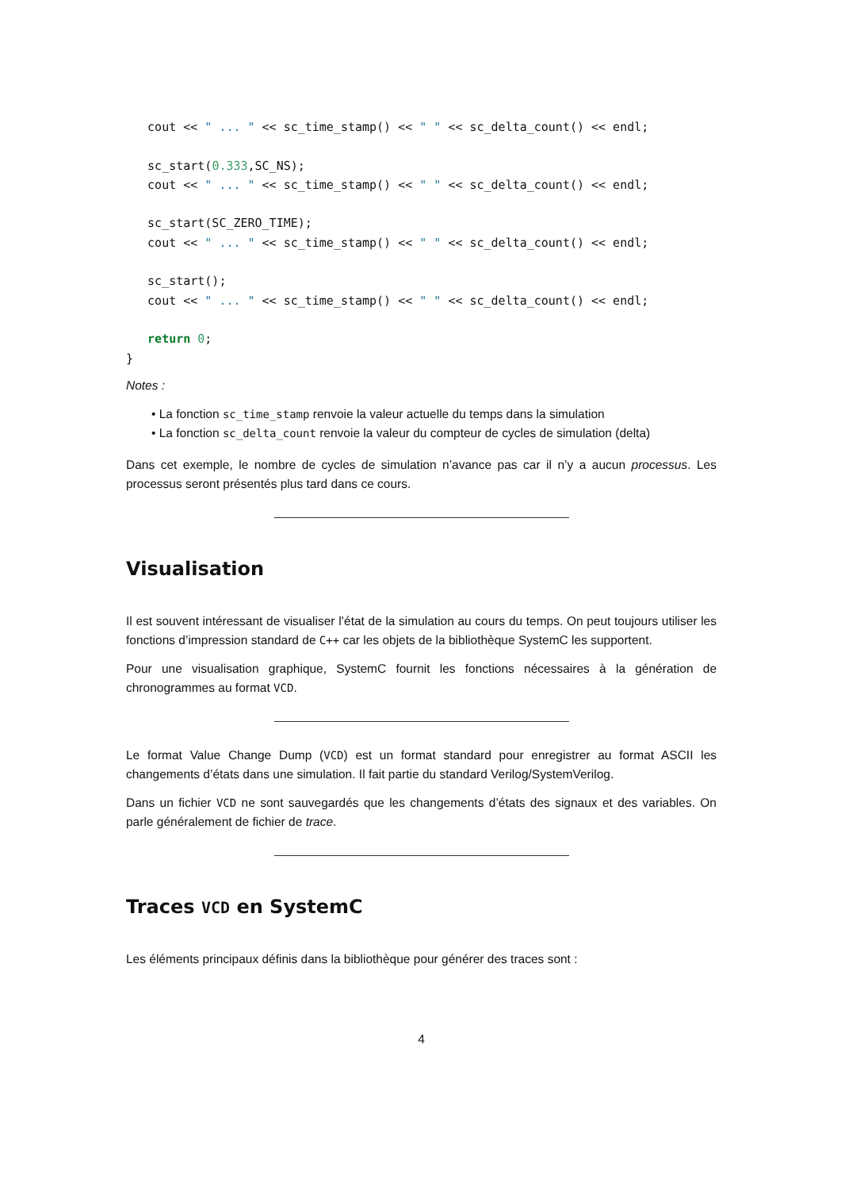cout << " ... " << sc_time_stamp() << " " << sc_delta_count() << endl;

   sc_start(0.333,SC_NS);
   cout << " ... " << sc_time_stamp() << " " << sc_delta_count() << endl;

   sc_start(SC_ZERO_TIME);
   cout << " ... " << sc_time_stamp() << " " << sc_delta_count() << endl;

   sc_start();
   cout << " ... " << sc_time_stamp() << " " << sc_delta_count() << endl;

   return 0;
}
Notes :
• La fonction sc_time_stamp renvoie la valeur actuelle du temps dans la simulation
• La fonction sc_delta_count renvoie la valeur du compteur de cycles de simulation (delta)
Dans cet exemple, le nombre de cycles de simulation n’avance pas car il n’y a aucun processus. Les processus seront présentés plus tard dans ce cours.
Visualisation
Il est souvent intéressant de visualiser l’état de la simulation au cours du temps. On peut toujours utiliser les fonctions d’impression standard de C++ car les objets de la bibliothèque SystemC les supportent.
Pour une visualisation graphique, SystemC fournit les fonctions nécessaires à la génération de chronogrammes au format VCD.
Le format Value Change Dump (VCD) est un format standard pour enregistrer au format ASCII les changements d’états dans une simulation. Il fait partie du standard Verilog/SystemVerilog.
Dans un fichier VCD ne sont sauvegardés que les changements d’états des signaux et des variables. On parle généralement de fichier de trace.
Traces VCD en SystemC
Les éléments principaux définis dans la bibliothèque pour générer des traces sont :
4